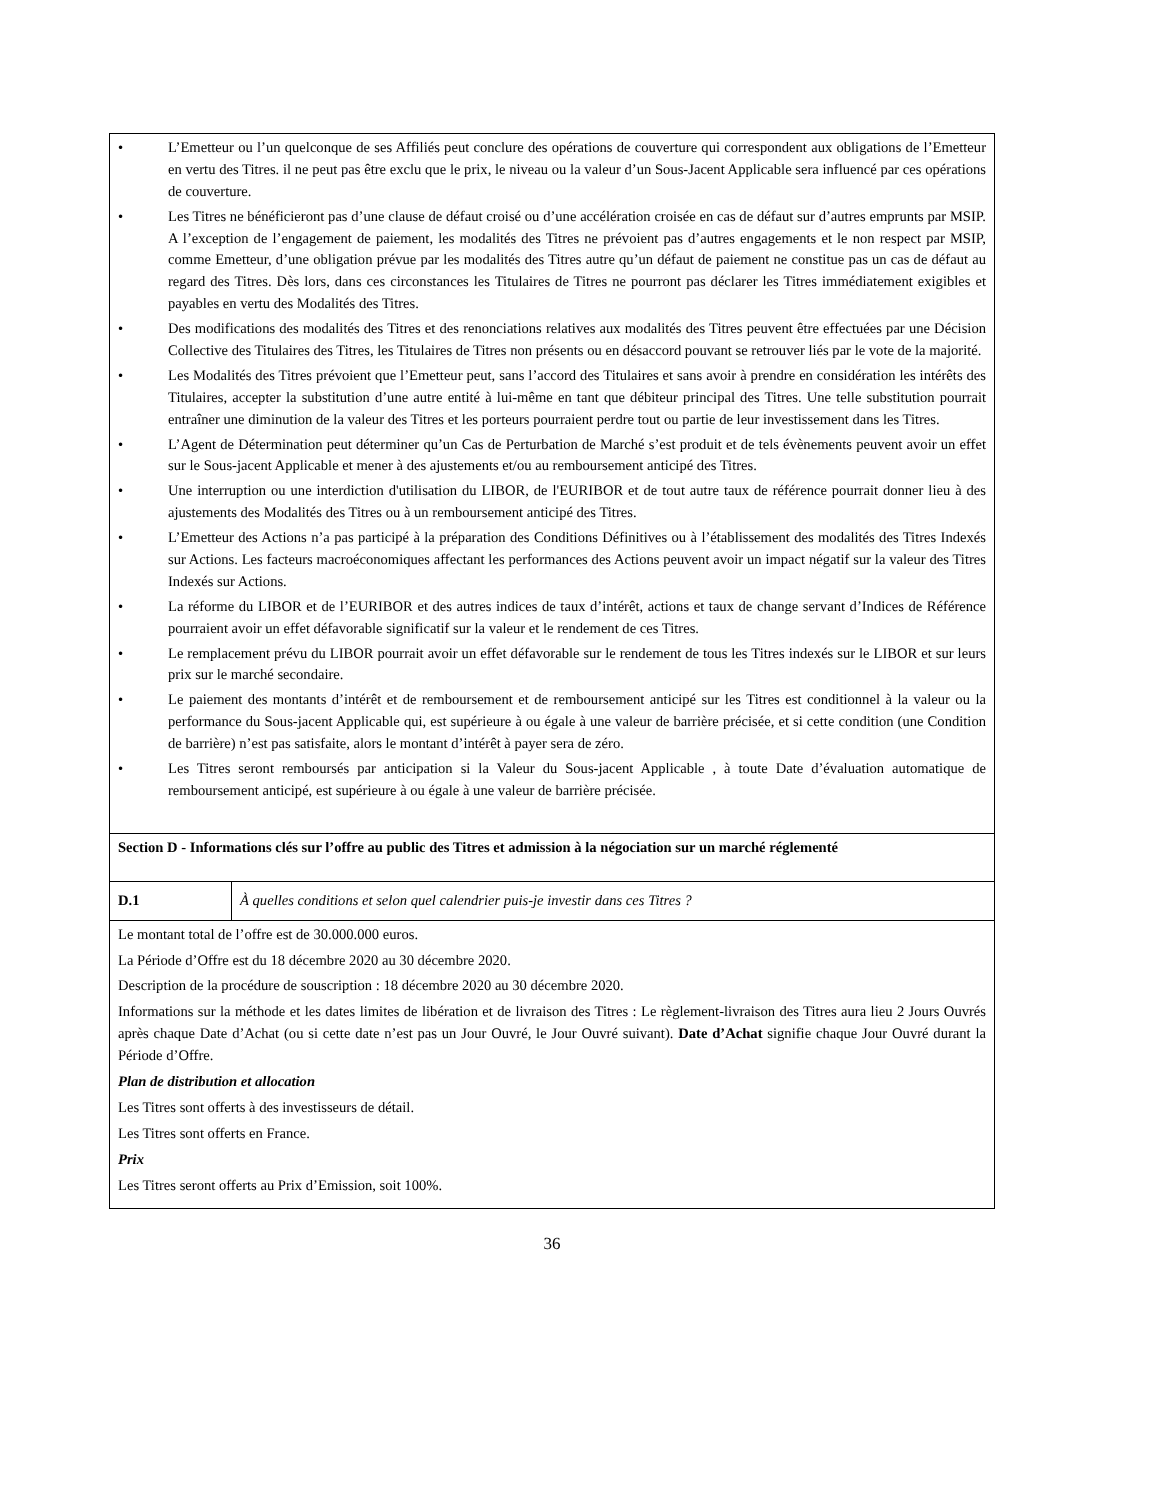| • L’Emetteur ou l’un quelconque de ses Affiliés peut conclure des opérations de couverture qui correspondent aux obligations de l’Emetteur en vertu des Titres. il ne peut pas être exclu que le prix, le niveau ou la valeur d’un Sous-Jacent Applicable sera influencé par ces opérations de couverture. • Les Titres ne bénéficieront pas d’une clause de défaut croisé ou d’une accélération croisée en cas de défaut sur d’autres emprunts par MSIP. A l’exception de l’engagement de paiement, les modalités des Titres ne prévoient pas d’autres engagements et le non respect par MSIP, comme Emetteur, d’une obligation prévue par les modalités des Titres autre qu’un défaut de paiement ne constitue pas un cas de défaut au regard des Titres. Dès lors, dans ces circonstances les Titulaires de Titres ne pourront pas déclarer les Titres immédiatement exigibles et payables en vertu des Modalités des Titres. • Des modifications des modalités des Titres et des renonciations relatives aux modalités des Titres peuvent être effectuées par une Décision Collective des Titulaires des Titres, les Titulaires de Titres non présents ou en désaccord pouvant se retrouver liés par le vote de la majorité. • Les Modalités des Titres prévoient que l’Emetteur peut, sans l’accord des Titulaires et sans avoir à prendre en considération les intérêts des Titulaires, accepter la substitution d’une autre entité à lui-même en tant que débiteur principal des Titres. Une telle substitution pourrait entraîner une diminution de la valeur des Titres et les porteurs pourraient perdre tout ou partie de leur investissement dans les Titres. • L’Agent de Détermination peut déterminer qu’un Cas de Perturbation de Marché s’est produit et de tels évènements peuvent avoir un effet sur le Sous-jacent Applicable et mener à des ajustements et/ou au remboursement anticipé des Titres. • Une interruption ou une interdiction d'utilisation du LIBOR, de l'EURIBOR et de tout autre taux de référence pourrait donner lieu à des ajustements des Modalités des Titres ou à un remboursement anticipé des Titres. • L’Emetteur des Actions n’a pas participé à la préparation des Conditions Définitives ou à l’établissement des modalités des Titres Indexés sur Actions. Les facteurs macroéconomiques affectant les performances des Actions peuvent avoir un impact négatif sur la valeur des Titres Indexés sur Actions. • La réforme du LIBOR et de l’EURIBOR et des autres indices de taux d’intérêt, actions et taux de change servant d’Indices de Référence pourraient avoir un effet défavorable significatif sur la valeur et le rendement de ces Titres. • Le remplacement prévu du LIBOR pourrait avoir un effet défavorable sur le rendement de tous les Titres indexés sur le LIBOR et sur leurs prix sur le marché secondaire. • Le paiement des montants d’intérêt et de remboursement et de remboursement anticipé sur les Titres est conditionnel à la valeur ou la performance du Sous-jacent Applicable qui, est supérieure à ou égale à une valeur de barrière précisée, et si cette condition (une Condition de barrière) n’est pas satisfaite, alors le montant d’intérêt à payer sera de zéro. • Les Titres seront remboursés par anticipation si la Valeur du Sous-jacent Applicable , à toute Date d’évaluation automatique de remboursement anticipé, est supérieure à ou égale à une valeur de barrière précisée. | |
| Section D - Informations clés sur l’offre au public des Titres et admission à la négociation sur un marché réglementé | |
| D.1 | À quelles conditions et selon quel calendrier puis-je investir dans ces Titres ? |
| Le montant total de l’offre est de 30.000.000 euros. La Période d’Offre est du 18 décembre 2020 au 30 décembre 2020. Description de la procédure de souscription : 18 décembre 2020 au 30 décembre 2020. Informations sur la méthode et les dates limites de libération et de livraison des Titres : Le règlement-livraison des Titres aura lieu 2 Jours Ouvrés après chaque Date d’Achat (ou si cette date n’est pas un Jour Ouvré, le Jour Ouvré suivant). Date d’Achat signifie chaque Jour Ouvré durant la Période d’Offre. Plan de distribution et allocation Les Titres sont offerts à des investisseurs de détail. Les Titres sont offerts en France. Prix Les Titres seront offerts au Prix d’Emission, soit 100%. | |
36